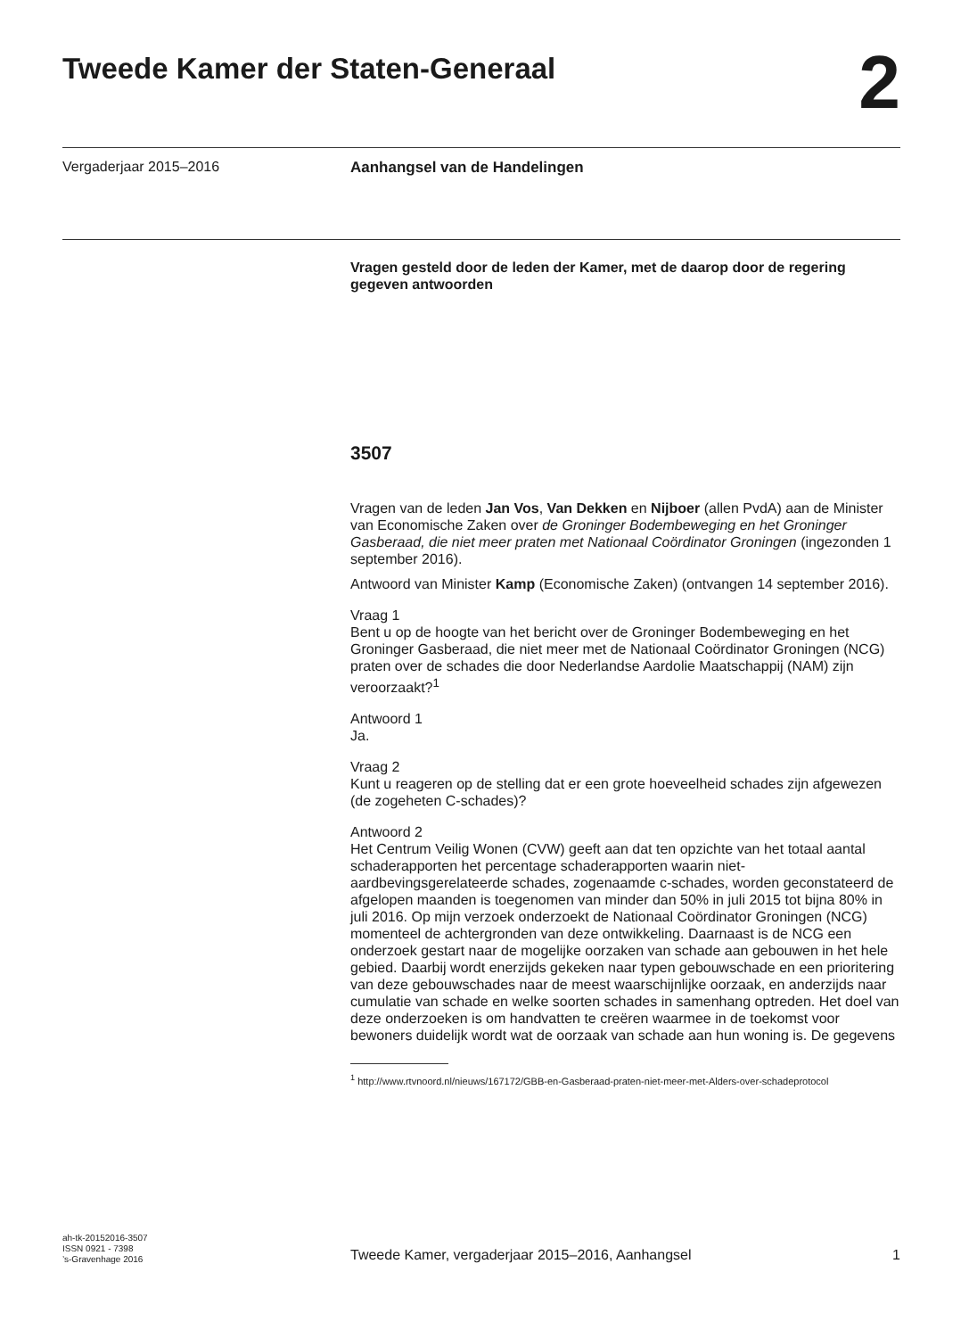Tweede Kamer der Staten-Generaal
2
Vergaderjaar 2015–2016 Aanhangsel van de Handelingen
Vragen gesteld door de leden der Kamer, met de daarop door de regering gegeven antwoorden
3507
Vragen van de leden Jan Vos, Van Dekken en Nijboer (allen PvdA) aan de Minister van Economische Zaken over de Groninger Bodembeweging en het Groninger Gasberaad, die niet meer praten met Nationaal Coördinator Groningen (ingezonden 1 september 2016).
Antwoord van Minister Kamp (Economische Zaken) (ontvangen 14 september 2016).
Vraag 1
Bent u op de hoogte van het bericht over de Groninger Bodembeweging en het Groninger Gasberaad, die niet meer met de Nationaal Coördinator Groningen (NCG) praten over de schades die door Nederlandse Aardolie Maatschappij (NAM) zijn veroorzaakt?<sup>1</sup>
Antwoord 1
Ja.
Vraag 2
Kunt u reageren op de stelling dat er een grote hoeveelheid schades zijn afgewezen (de zogeheten C-schades)?
Antwoord 2
Het Centrum Veilig Wonen (CVW) geeft aan dat ten opzichte van het totaal aantal schaderapporten het percentage schaderapporten waarin niet-aardbevingsgerelateerde schades, zogenaamde c-schades, worden geconstateerd de afgelopen maanden is toegenomen van minder dan 50% in juli 2015 tot bijna 80% in juli 2016. Op mijn verzoek onderzoekt de Nationaal Coördinator Groningen (NCG) momenteel de achtergronden van deze ontwikkeling. Daarnaast is de NCG een onderzoek gestart naar de mogelijke oorzaken van schade aan gebouwen in het hele gebied. Daarbij wordt enerzijds gekeken naar typen gebouwschade en een prioritering van deze gebouwschades naar de meest waarschijnlijke oorzaak, en anderzijds naar cumulatie van schade en welke soorten schades in samenhang optreden. Het doel van deze onderzoeken is om handvatten te creëren waarmee in de toekomst voor bewoners duidelijk wordt wat de oorzaak van schade aan hun woning is. De gegevens
<sup>1</sup> http://www.rtvnoord.nl/nieuws/167172/GBB-en-Gasberaad-praten-niet-meer-met-Alders-over-schadeprotocol
ah-tk-20152016-3507
ISSN 0921 - 7398
’s-Gravenhage 2016
Tweede Kamer, vergaderjaar 2015–2016, Aanhangsel 1